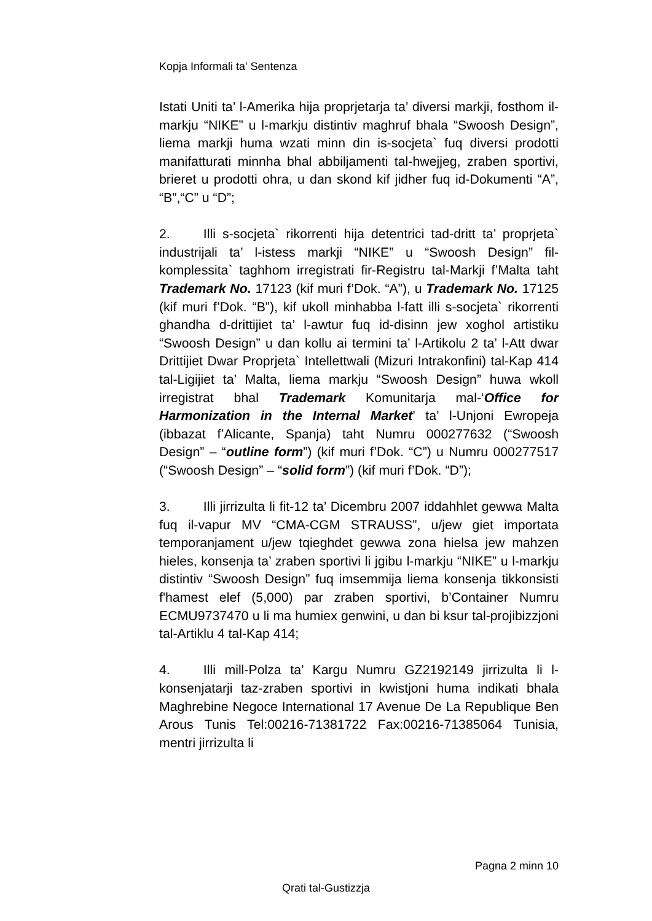Kopja Informali ta' Sentenza
Istati Uniti ta’ l-Amerika hija proprjetarja ta’ diversi markji, fosthom il-markju “NIKE” u l-markju distintiv maghruf bhala “Swoosh Design”, liema markji huma wzati minn din is-socjeta` fuq diversi prodotti manifatturati minnha bhal abbiljamenti tal-hwejjeg, zraben sportivi, brieret u prodotti ohra, u dan skond kif jidher fuq id-Dokumenti “A”, “B”,“C” u “D”;
2. Illi s-socjeta` rikorrenti hija detentrici tad-dritt ta’ proprjeta` industrijali ta’ l-istess markji “NIKE” u “Swoosh Design” fil-komplessita` taghhom irregistrati fir-Registru tal-Markji f’Malta taht Trademark No. 17123 (kif muri f’Dok. “A”), u Trademark No. 17125 (kif muri f’Dok. “B”), kif ukoll minhabba l-fatt illi s-socjeta` rikorrenti ghandha d-drittijiet ta’ l-awtur fuq id-disinn jew xoghol artistiku “Swoosh Design” u dan kollu ai termini ta’ l-Artikolu 2 ta’ l-Att dwar Drittijiet Dwar Proprjeta` Intellettwali (Mizuri Intrakonfini) tal-Kap 414 tal-Ligijiet ta’ Malta, liema markju “Swoosh Design” huwa wkoll irregistrat bhal Trademark Komunitarja mal-‘Office for Harmonization in the Internal Market’ ta’ l-Unjoni Ewropeja (ibbazat f’Alicante, Spanja) taht Numru 000277632 (“Swoosh Design” – “outline form”) (kif muri f’Dok. “C”) u Numru 000277517 (“Swoosh Design” – “solid form”) (kif muri f’Dok. “D”);
3. Illi jirrizulta li fit-12 ta’ Dicembru 2007 iddahhlet gewwa Malta fuq il-vapur MV “CMA-CGM STRAUSS”, u/jew giet importata temporanjament u/jew tqieghdet gewwa zona hielsa jew mahzen hieles, konsenja ta’ zraben sportivi li jgibu l-markju “NIKE” u l-markju distintiv “Swoosh Design” fuq imsemmija liema konsenja tikkonsisti f'hamest elef (5,000) par zraben sportivi, b’Container Numru ECMU9737470 u li ma humiex genwini, u dan bi ksur tal-projibizzjoni tal-Artiklu 4 tal-Kap 414;
4. Illi mill-Polza ta’ Kargu Numru GZ2192149 jirrizulta li l-konsenjatarji taz-zraben sportivi in kwistjoni huma indikati bhala Maghrebine Negoce International 17 Avenue De La Republique Ben Arous Tunis Tel:00216-71381722 Fax:00216-71385064 Tunisia, mentri jirrizulta li
Pagna 2 minn 10
Qrati tal-Gustizzja